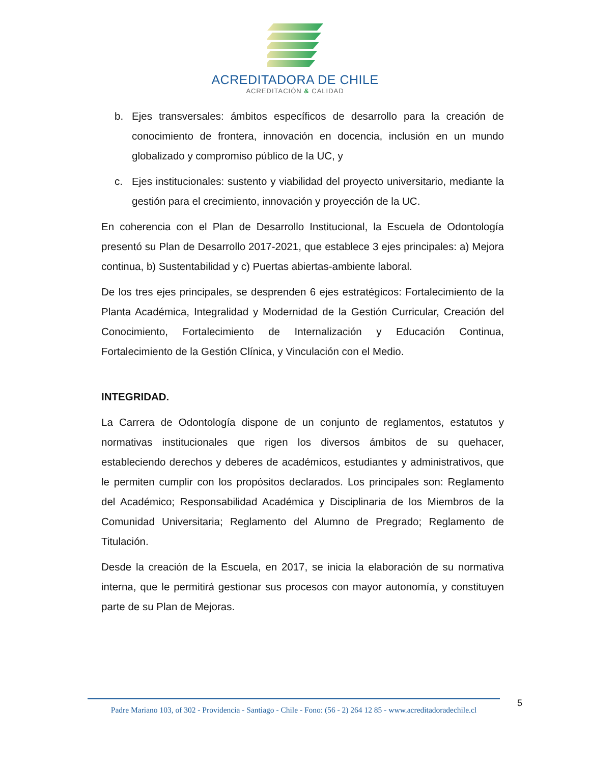ACREDITADORA DE CHILE
ACREDITACIÓN & CALIDAD
b. Ejes transversales: ámbitos específicos de desarrollo para la creación de conocimiento de frontera, innovación en docencia, inclusión en un mundo globalizado y compromiso público de la UC, y
c. Ejes institucionales: sustento y viabilidad del proyecto universitario, mediante la gestión para el crecimiento, innovación y proyección de la UC.
En coherencia con el Plan de Desarrollo Institucional, la Escuela de Odontología presentó su Plan de Desarrollo 2017-2021, que establece 3 ejes principales: a) Mejora continua, b) Sustentabilidad y c) Puertas abiertas-ambiente laboral.
De los tres ejes principales, se desprenden 6 ejes estratégicos: Fortalecimiento de la Planta Académica, Integralidad y Modernidad de la Gestión Curricular, Creación del Conocimiento, Fortalecimiento de Internalización y Educación Continua, Fortalecimiento de la Gestión Clínica, y Vinculación con el Medio.
INTEGRIDAD.
La Carrera de Odontología dispone de un conjunto de reglamentos, estatutos y normativas institucionales que rigen los diversos ámbitos de su quehacer, estableciendo derechos y deberes de académicos, estudiantes y administrativos, que le permiten cumplir con los propósitos declarados. Los principales son: Reglamento del Académico; Responsabilidad Académica y Disciplinaria de los Miembros de la Comunidad Universitaria; Reglamento del Alumno de Pregrado; Reglamento de Titulación.
Desde la creación de la Escuela, en 2017, se inicia la elaboración de su normativa interna, que le permitirá gestionar sus procesos con mayor autonomía, y constituyen parte de su Plan de Mejoras.
Padre Mariano 103, of 302 - Providencia - Santiago - Chile - Fono: (56 - 2) 264 12 85 - www.acreditadoradechile.cl
5